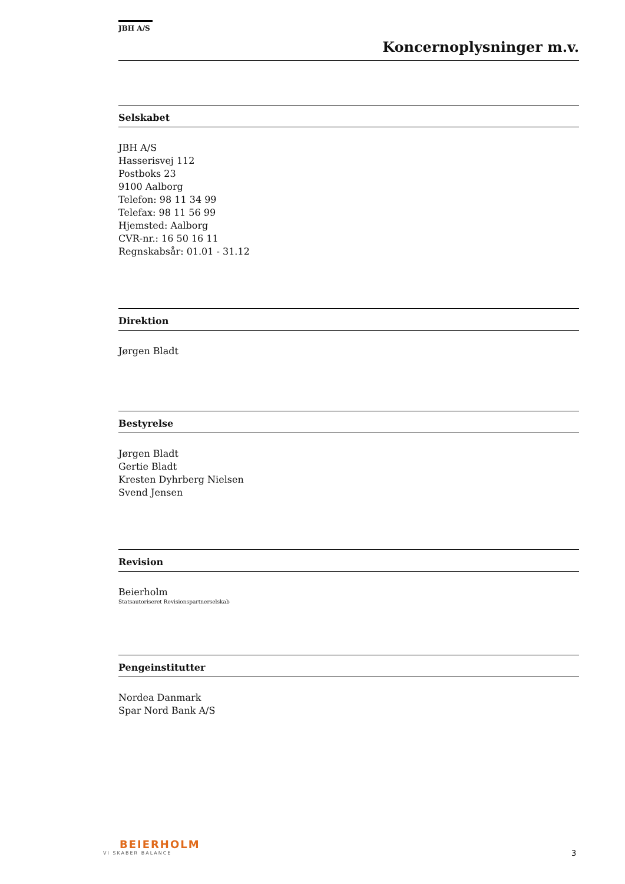JBH A/S
Koncernoplysninger m.v.
Selskabet
JBH A/S
Hasserisvej 112
Postboks 23
9100 Aalborg
Telefon: 98 11 34 99
Telefax: 98 11 56 99
Hjemsted: Aalborg
CVR-nr.: 16 50 16 11
Regnskabsår: 01.01 - 31.12
Direktion
Jørgen Bladt
Bestyrelse
Jørgen Bladt
Gertie Bladt
Kresten Dyhrberg Nielsen
Svend Jensen
Revision
Beierholm
Statsautoriseret Revisionspartnerselskab
Pengeinstitutter
Nordea Danmark
Spar Nord Bank A/S
BEIERHOLM
VI SKABER BALANCE
3